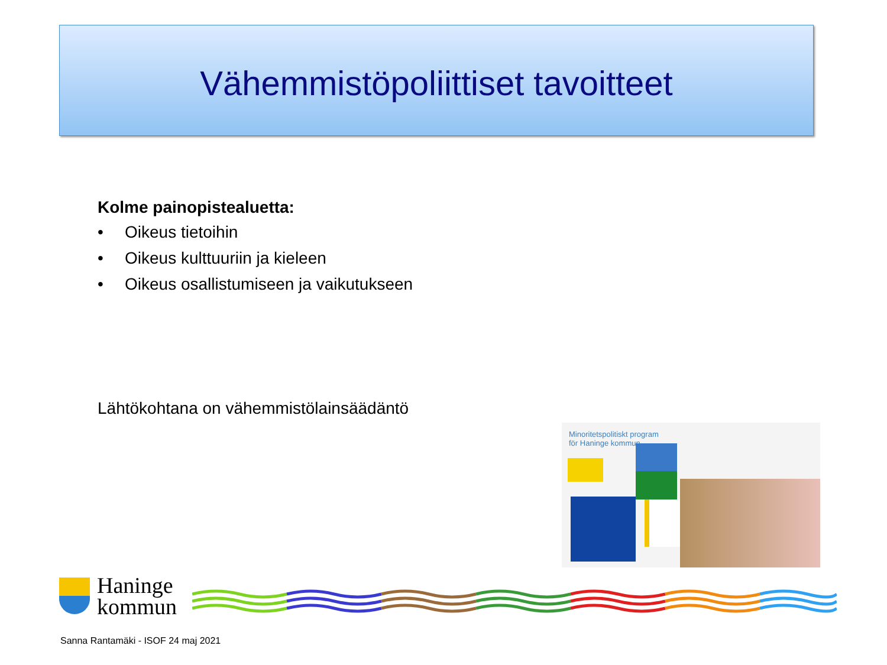Vähemmistöpoliittiset tavoitteet
Kolme painopistealuetta:
• Oikeus tietoihin
• Oikeus kulttuuriin ja kieleen
• Oikeus osallistumiseen ja vaikutukseen
Lähtökohtana on vähemmistölainsäädäntö
Minoritetspolitiskt program
för Haninge kommun
Haninge
kommun
Sanna Rantamäki - ISOF 24 maj 2021